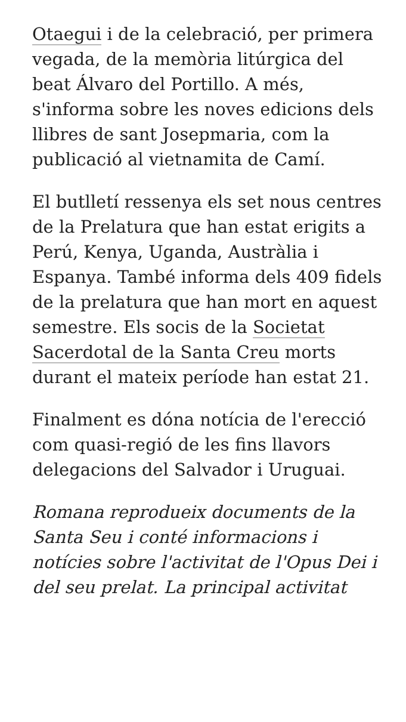Otaegui i de la celebració, per primera vegada, de la memòria litúrgica del beat Álvaro del Portillo. A més, s'informa sobre les noves edicions dels llibres de sant Josepmaria, com la publicació al vietnamita de Camí.
El butlletí ressenya els set nous centres de la Prelatura que han estat erigits a Perú, Kenya, Uganda, Austràlia i Espanya. També informa dels 409 fidels de la prelatura que han mort en aquest semestre. Els socis de la Societat Sacerdotal de la Santa Creu morts durant el mateix període han estat 21.
Finalment es dóna notícia de l'erecció com quasi-regió de les fins llavors delegacions del Salvador i Uruguai.
Romana reprodueix documents de la Santa Seu i conté informacions i notícies sobre l'activitat de l'Opus Dei i del seu prelat. La principal activitat